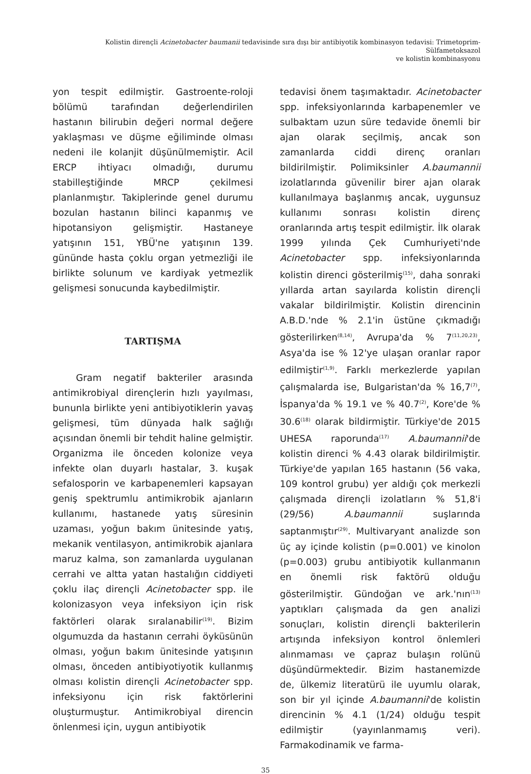Kolistin dirençli Acinetobacter baumanii tedavisinde sıra dışı bir antibiyotik kombinasyon tedavisi: Trimetoprim-Sülfametoksazol
ve kolistin kombinasyonu
yon tespit edilmiştir. Gastroente-roloji bölümü tarafından değerlendirilen hastanın bilirubin değeri normal değere yaklaşması ve düşme eğiliminde olması nedeni ile kolanjit düşünülmemiştir. Acil ERCP ihtiyacı olmadığı, durumu stabilleştiğinde MRCP çekilmesi planlanmıştır. Takiplerinde genel durumu bozulan hastanın bilinci kapanmış ve hipotansiyon gelişmiştir. Hastaneye yatışının 151, YBÜ'ne yatışının 139. gününde hasta çoklu organ yetmezliği ile birlikte solunum ve kardiyak yetmezlik gelişmesi sonucunda kaybedilmiştir.
TARTIŞMA
Gram negatif bakteriler arasında antimikrobiyal dirençlerin hızlı yayılması, bununla birlikte yeni antibiyotiklerin yavaş gelişmesi, tüm dünyada halk sağlığı açısından önemli bir tehdit haline gelmiştir. Organizma ile önceden kolonize veya infekte olan duyarlı hastalar, 3. kuşak sefalosporin ve karbapenemleri kapsayan geniş spektrumlu antimikrobik ajanların kullanımı, hastanede yatış süresinin uzaması, yoğun bakım ünitesinde yatış, mekanik ventilasyon, antimikrobik ajanlara maruz kalma, son zamanlarda uygulanan cerrahi ve altta yatan hastalığın ciddiyeti çoklu ilaç dirençli Acinetobacter spp. ile kolonizasyon veya infeksiyon için risk faktörleri olarak sıralanabilir<sup>(19)</sup>. Bizim olgumuzda da hastanın cerrahi öyküsünün olması, yoğun bakım ünitesinde yatışının olması, önceden antibiyotiyotik kullanmış olması kolistin dirençli Acinetobacter spp. infeksiyonu için risk faktörlerini oluşturmuştur. Antimikrobiyal direncin önlenmesi için, uygun antibiyotik
tedavisi önem taşımaktadır. Acinetobacter spp. infeksiyonlarında karbapenemler ve sulbaktam uzun süre tedavide önemli bir ajan olarak seçilmiş, ancak son zamanlarda ciddi direnç oranları bildirilmiştir. Polimiksinler A.baumannii izolatlarında güvenilir birer ajan olarak kullanılmaya başlanmış ancak, uygunsuz kullanımı sonrası kolistin direnç oranlarında artış tespit edilmiştir. İlk olarak 1999 yılında Çek Cumhuriyeti'nde Acinetobacter spp. infeksiyonlarında kolistin direnci gösterilmiş<sup>(15)</sup>, daha sonraki yıllarda artan sayılarda kolistin dirençli vakalar bildirilmiştir. Kolistin direncinin A.B.D.'nde % 2.1'in üstüne çıkmadığı gösterilirken<sup>(8,14)</sup>, Avrupa'da % 7<sup>(11,20,23)</sup>, Asya'da ise % 12'ye ulaşan oranlar rapor edilmiştir<sup>(1,9)</sup>. Farklı merkezlerde yapılan çalışmalarda ise, Bulgaristan'da % 16,7<sup>(7)</sup>, İspanya'da % 19.1 ve % 40.7<sup>(2)</sup>, Kore'de % 30.6<sup>(18)</sup> olarak bildirmiştir. Türkiye'de 2015 UHESA raporunda<sup>(17)</sup> A.baumannii'de kolistin direnci % 4.43 olarak bildirilmiştir. Türkiye'de yapılan 165 hastanın (56 vaka, 109 kontrol grubu) yer aldığı çok merkezli çalışmada dirençli izolatların % 51,8'i (29/56) A.baumannii suşlarında saptanmıştır<sup>(29)</sup>. Multivaryant analizde son üç ay içinde kolistin (p=0.001) ve kinolon (p=0.003) grubu antibiyotik kullanmanın en önemli risk faktörü olduğu gösterilmiştir. Gündoğan ve ark.'nın<sup>(13)</sup> yaptıkları çalışmada da gen analizi sonuçları, kolistin dirençli bakterilerin artışında infeksiyon kontrol önlemleri alınmaması ve çapraz bulaşın rolünü düşündürmektedir. Bizim hastanemizde de, ülkemiz literatürü ile uyumlu olarak, son bir yıl içinde A.baumannii'de kolistin direncinin % 4.1 (1/24) olduğu tespit edilmiştir (yayınlanmamış veri). Farmakodinamik ve farma-
35